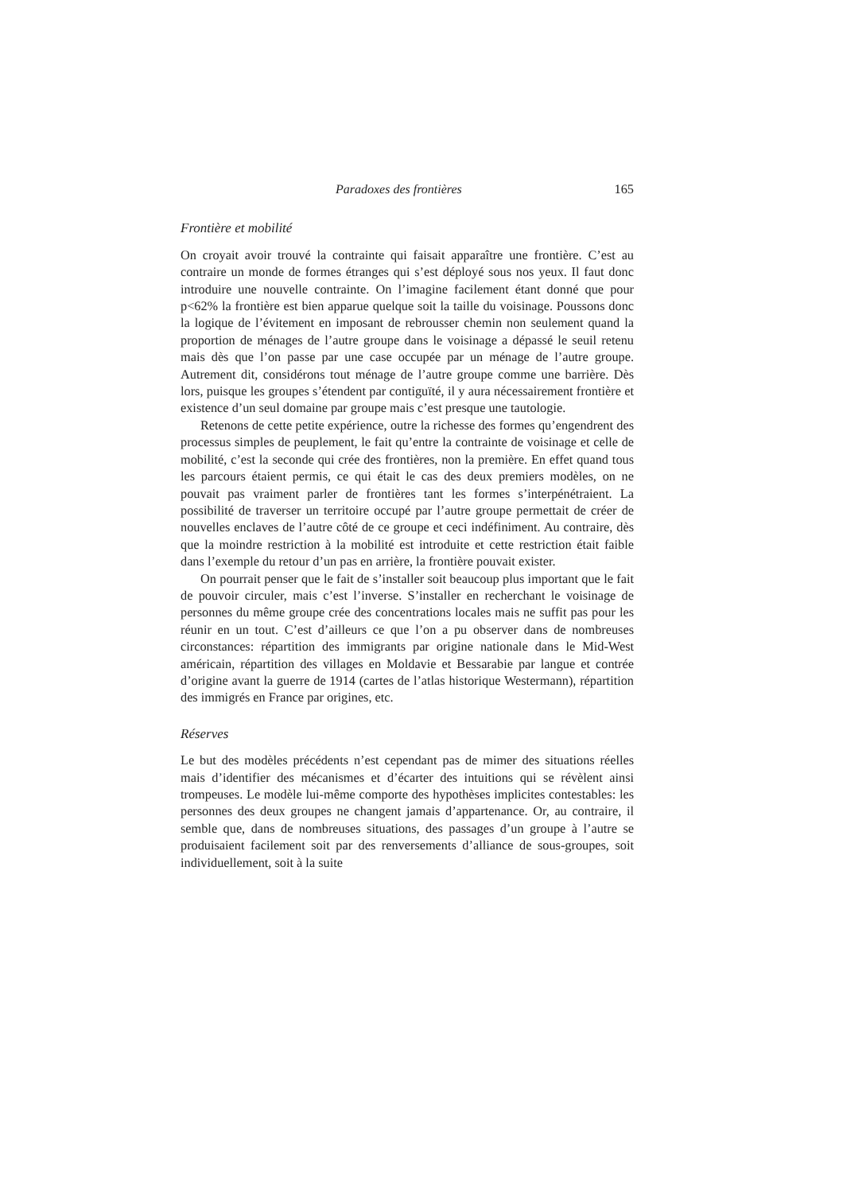Paradoxes des frontières 165
Frontière et mobilité
On croyait avoir trouvé la contrainte qui faisait apparaître une frontière. C’est au contraire un monde de formes étranges qui s’est déployé sous nos yeux. Il faut donc introduire une nouvelle contrainte. On l’imagine facilement étant donné que pour p<62% la frontière est bien apparue quelque soit la taille du voisinage. Poussons donc la logique de l’évitement en imposant de rebrousser chemin non seulement quand la proportion de ménages de l’autre groupe dans le voisinage a dépassé le seuil retenu mais dès que l’on passe par une case occupée par un ménage de l’autre groupe. Autrement dit, considérons tout ménage de l’autre groupe comme une barrière. Dès lors, puisque les groupes s’étendent par contiguïté, il y aura nécessairement frontière et existence d’un seul domaine par groupe mais c’est presque une tautologie.
Retenons de cette petite expérience, outre la richesse des formes qu’engendrent des processus simples de peuplement, le fait qu’entre la contrainte de voisinage et celle de mobilité, c’est la seconde qui crée des frontières, non la première. En effet quand tous les parcours étaient permis, ce qui était le cas des deux premiers modèles, on ne pouvait pas vraiment parler de frontières tant les formes s’interpénétraient. La possibilité de traverser un territoire occupé par l’autre groupe permettait de créer de nouvelles enclaves de l’autre côté de ce groupe et ceci indéfiniment. Au contraire, dès que la moindre restriction à la mobilité est introduite et cette restriction était faible dans l’exemple du retour d’un pas en arrière, la frontière pouvait exister.
On pourrait penser que le fait de s’installer soit beaucoup plus important que le fait de pouvoir circuler, mais c’est l’inverse. S’installer en recherchant le voisinage de personnes du même groupe crée des concentrations locales mais ne suffit pas pour les réunir en un tout. C’est d’ailleurs ce que l’on a pu observer dans de nombreuses circonstances: répartition des immigrants par origine nationale dans le Mid-West américain, répartition des villages en Moldavie et Bessarabie par langue et contrée d’origine avant la guerre de 1914 (cartes de l’atlas historique Westermann), répartition des immigrés en France par origines, etc.
Réserves
Le but des modèles précédents n’est cependant pas de mimer des situations réelles mais d’identifier des mécanismes et d’écarter des intuitions qui se révèlent ainsi trompeuses. Le modèle lui-même comporte des hypothèses implicites contestables: les personnes des deux groupes ne changent jamais d’appartenance. Or, au contraire, il semble que, dans de nombreuses situations, des passages d’un groupe à l’autre se produisaient facilement soit par des renversements d’alliance de sous-groupes, soit individuellement, soit à la suite